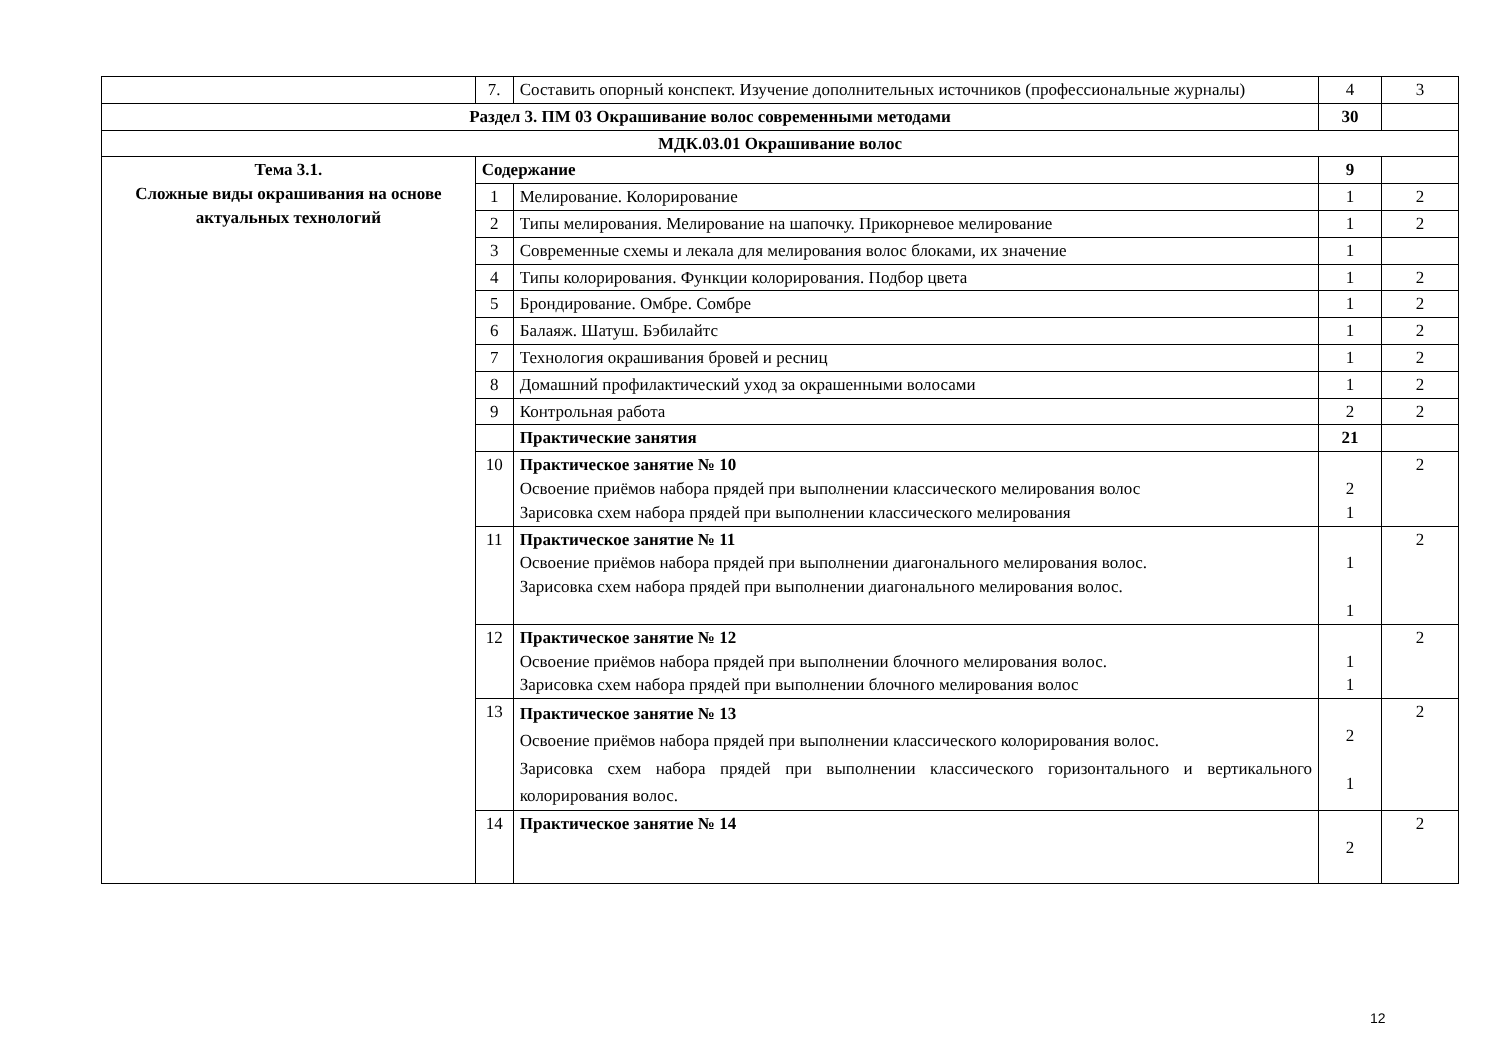| | 7. | Составить опорный конспект. Изучение дополнительных источников (профессиональные журналы) | 4 | 3 |
| Раздел 3. ПМ 03 Окрашивание волос современными методами | | | 30 | |
| МДК.03.01 Окрашивание волос | | | | |
| Тема 3.1. Сложные виды окрашивания на основе актуальных технологий | Содержание | | 9 | |
| | 1 | Мелирование. Колорирование | 1 | 2 |
| | 2 | Типы мелирования. Мелирование на шапочку. Прикорневое мелирование | 1 | 2 |
| | 3 | Современные схемы и лекала для мелирования волос блоками, их значение | 1 | |
| | 4 | Типы колорирования. Функции колорирования. Подбор цвета | 1 | 2 |
| | 5 | Брондирование. Омбре. Сомбре | 1 | 2 |
| | 6 | Балаяж. Шатуш. Бэбилайтс | 1 | 2 |
| | 7 | Технология окрашивания бровей и ресниц | 1 | 2 |
| | 8 | Домашний профилактический уход за окрашенными волосами | 1 | 2 |
| | 9 | Контрольная работа | 2 | 2 |
| | | Практические занятия | 21 | |
| | 10 | Практическое занятие № 10 Освоение приёмов набора прядей при выполнении классического мелирования волос Зарисовка схем набора прядей при выполнении классического мелирования | 2 1 | 2 |
| | 11 | Практическое занятие № 11 Освоение приёмов набора прядей при выполнении диагонального мелирования волос. Зарисовка схем набора прядей при выполнении диагонального мелирования волос. | 1 1 | 2 |
| | 12 | Практическое занятие № 12 Освоение приёмов набора прядей при выполнении блочного мелирования волос. Зарисовка схем набора прядей при выполнении блочного мелирования волос | 1 1 | 2 |
| | 13 | Практическое занятие № 13 Освоение приёмов набора прядей при выполнении классического колорирования волос. Зарисовка схем набора прядей при выполнении классического горизонтального и вертикального колорирования волос. | 2 1 | 2 |
| | 14 | Практическое занятие № 14 | 2 | 2 |
12